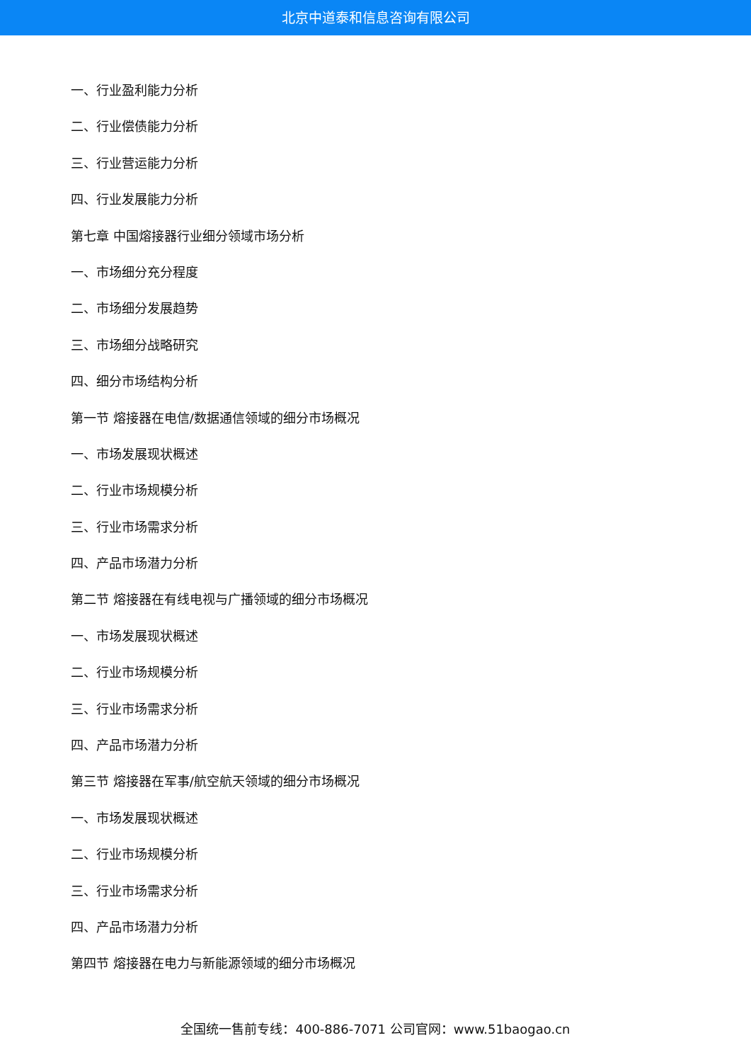北京中道泰和信息咨询有限公司
一、行业盈利能力分析
二、行业偿债能力分析
三、行业营运能力分析
四、行业发展能力分析
第七章 中国熔接器行业细分领域市场分析
一、市场细分充分程度
二、市场细分发展趋势
三、市场细分战略研究
四、细分市场结构分析
第一节 熔接器在电信/数据通信领域的细分市场概况
一、市场发展现状概述
二、行业市场规模分析
三、行业市场需求分析
四、产品市场潜力分析
第二节 熔接器在有线电视与广播领域的细分市场概况
一、市场发展现状概述
二、行业市场规模分析
三、行业市场需求分析
四、产品市场潜力分析
第三节 熔接器在军事/航空航天领域的细分市场概况
一、市场发展现状概述
二、行业市场规模分析
三、行业市场需求分析
四、产品市场潜力分析
第四节 熔接器在电力与新能源领域的细分市场概况
全国统一售前专线：400-886-7071 公司官网：www.51baogao.cn